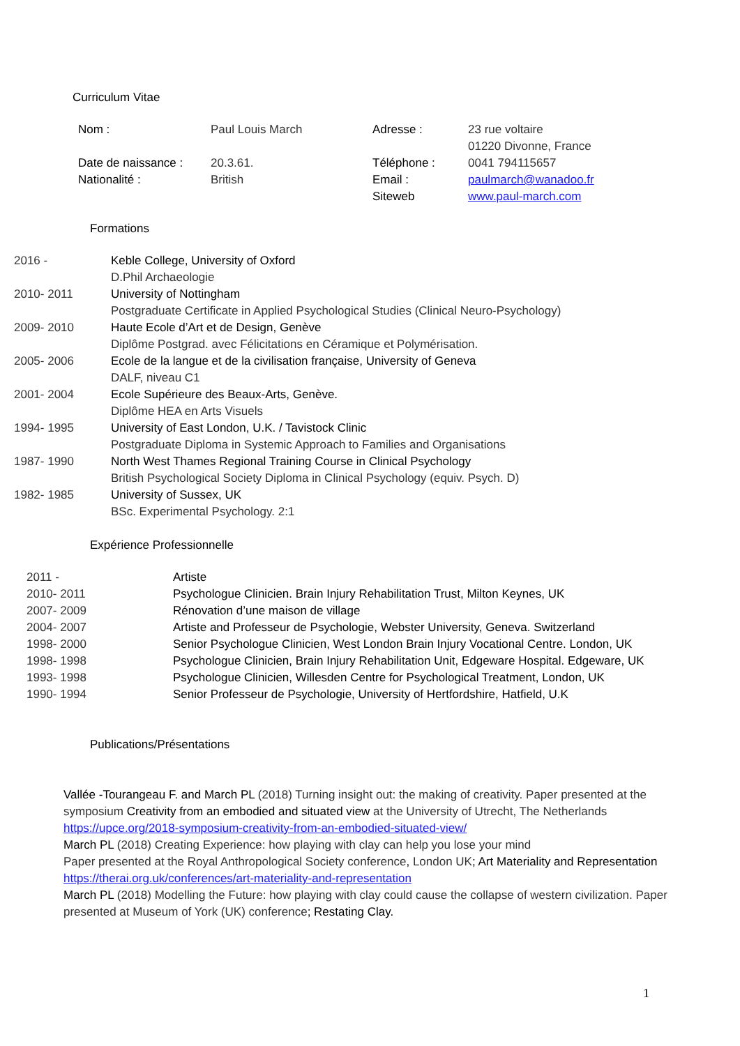Curriculum Vitae
| Nom : | Paul Louis March | Adresse : | 23 rue voltaire 01220 Divonne, France |
| Date de naissance : | 20.3.61. | Téléphone : | 0041 794115657 |
| Nationalité : | British | Email : | paulmarch@wanadoo.fr |
| | | Siteweb | www.paul-march.com |
Formations
| 2016 - | Keble College, University of Oxford D.Phil Archaeologie |
| 2010- 2011 | University of Nottingham Postgraduate Certificate in Applied Psychological Studies (Clinical Neuro-Psychology) |
| 2009- 2010 | Haute Ecole d’Art et de Design, Genève Diplôme Postgrad. avec Félicitations en Céramique et Polymérisation. |
| 2005- 2006 | Ecole de la langue et de la civilisation française, University of Geneva DALF, niveau C1 |
| 2001- 2004 | Ecole Supérieure des Beaux-Arts, Genève. Diplôme HEA en Arts Visuels |
| 1994- 1995 | University of East London, U.K. / Tavistock Clinic Postgraduate Diploma in Systemic Approach to Families and Organisations |
| 1987- 1990 | North West Thames Regional Training Course in Clinical Psychology British Psychological Society Diploma in Clinical Psychology (equiv. Psych. D) |
| 1982- 1985 | University of Sussex, UK BSc. Experimental Psychology. 2:1 |
Expérience Professionnelle
| 2011 - | Artiste |
| 2010- 2011 | Psychologue Clinicien. Brain Injury Rehabilitation Trust, Milton Keynes, UK |
| 2007- 2009 | Rénovation d’une maison de village |
| 2004- 2007 | Artiste and Professeur de Psychologie, Webster University, Geneva. Switzerland |
| 1998- 2000 | Senior Psychologue Clinicien, West London Brain Injury Vocational Centre. London, UK |
| 1998- 1998 | Psychologue Clinicien, Brain Injury Rehabilitation Unit, Edgeware Hospital. Edgeware, UK |
| 1993- 1998 | Psychologue Clinicien, Willesden Centre for Psychological Treatment, London, UK |
| 1990- 1994 | Senior Professeur de Psychologie, University of Hertfordshire, Hatfield, U.K |
Publications/Présentations
Vallée -Tourangeau F. and March PL (2018) Turning insight out: the making of creativity. Paper presented at the symposium Creativity from an embodied and situated view at the University of Utrecht, The Netherlands
https://upce.org/2018-symposium-creativity-from-an-embodied-situated-view/
March PL (2018) Creating Experience: how playing with clay can help you lose your mind
Paper presented at the Royal Anthropological Society conference, London UK; Art Materiality and Representation https://therai.org.uk/conferences/art-materiality-and-representation
March PL (2018) Modelling the Future: how playing with clay could cause the collapse of western civilization. Paper presented at Museum of York (UK) conference; Restating Clay.
1